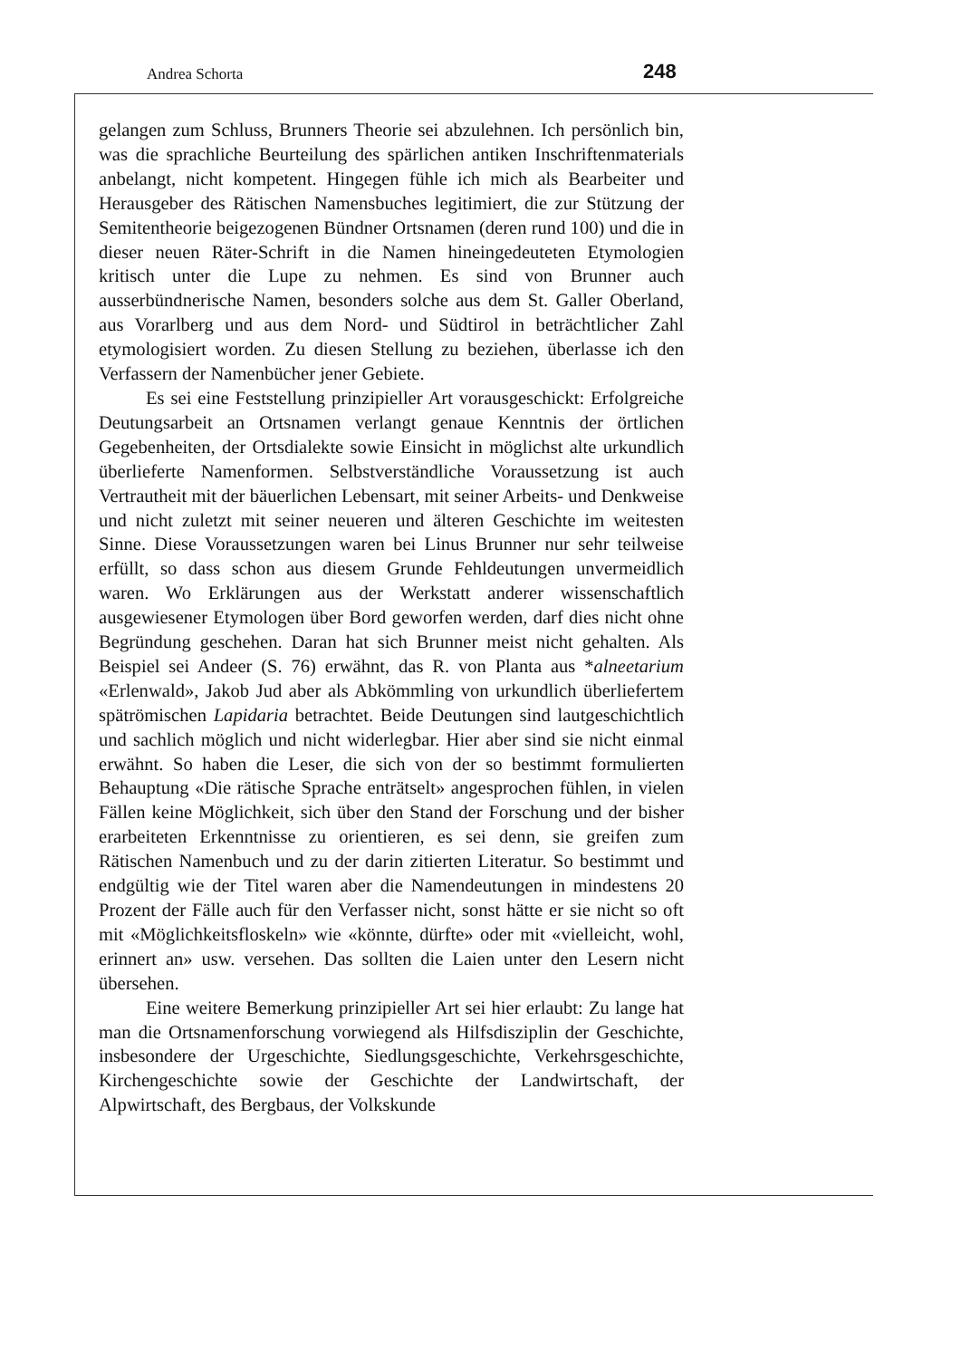Andrea Schorta 248
gelangen zum Schluss, Brunners Theorie sei abzulehnen. Ich persönlich bin, was die sprachliche Beurteilung des spärlichen antiken Inschriftenmaterials anbelangt, nicht kompetent. Hingegen fühle ich mich als Bearbeiter und Herausgeber des Rätischen Namensbuches legitimiert, die zur Stützung der Semitentheorie beigezogenen Bündner Ortsnamen (deren rund 100) und die in dieser neuen Räter-Schrift in die Namen hineingedeuteten Etymologien kritisch unter die Lupe zu nehmen. Es sind von Brunner auch ausserbündnerische Namen, besonders solche aus dem St. Galler Oberland, aus Vorarlberg und aus dem Nord- und Südtirol in beträchtlicher Zahl etymologisiert worden. Zu diesen Stellung zu beziehen, überlasse ich den Verfassern der Namenbücher jener Gebiete.
Es sei eine Feststellung prinzipieller Art vorausgeschickt: Erfolgreiche Deutungsarbeit an Ortsnamen verlangt genaue Kenntnis der örtlichen Gegebenheiten, der Ortsdialekte sowie Einsicht in möglichst alte urkundlich überlieferte Namenformen. Selbstverständliche Voraussetzung ist auch Vertrautheit mit der bäuerlichen Lebensart, mit seiner Arbeits- und Denkweise und nicht zuletzt mit seiner neueren und älteren Geschichte im weitesten Sinne. Diese Voraussetzungen waren bei Linus Brunner nur sehr teilweise erfüllt, so dass schon aus diesem Grunde Fehldeutungen unvermeidlich waren. Wo Erklärungen aus der Werkstatt anderer wissenschaftlich ausgewiesener Etymologen über Bord geworfen werden, darf dies nicht ohne Begründung geschehen. Daran hat sich Brunner meist nicht gehalten. Als Beispiel sei Andeer (S. 76) erwähnt, das R. von Planta aus *alneetarium «Erlenwald», Jakob Jud aber als Abkömmling von urkundlich überliefertem spätrömischen Lapidaria betrachtet. Beide Deutungen sind lautgeschichtlich und sachlich möglich und nicht widerlegbar. Hier aber sind sie nicht einmal erwähnt. So haben die Leser, die sich von der so bestimmt formulierten Behauptung «Die rätische Sprache enträtselt» angesprochen fühlen, in vielen Fällen keine Möglichkeit, sich über den Stand der Forschung und der bisher erarbeiteten Erkenntnisse zu orientieren, es sei denn, sie greifen zum Rätischen Namenbuch und zu der darin zitierten Literatur. So bestimmt und endgültig wie der Titel waren aber die Namendeutungen in mindestens 20 Prozent der Fälle auch für den Verfasser nicht, sonst hätte er sie nicht so oft mit «Möglichkeitsfloskeln» wie «könnte, dürfte» oder mit «vielleicht, wohl, erinnert an» usw. versehen. Das sollten die Laien unter den Lesern nicht übersehen.
Eine weitere Bemerkung prinzipieller Art sei hier erlaubt: Zu lange hat man die Ortsnamenforschung vorwiegend als Hilfsdisziplin der Geschichte, insbesondere der Urgeschichte, Siedlungsgeschichte, Verkehrsgeschichte, Kirchengeschichte sowie der Geschichte der Landwirtschaft, der Alpwirtschaft, des Bergbaus, der Volkskunde